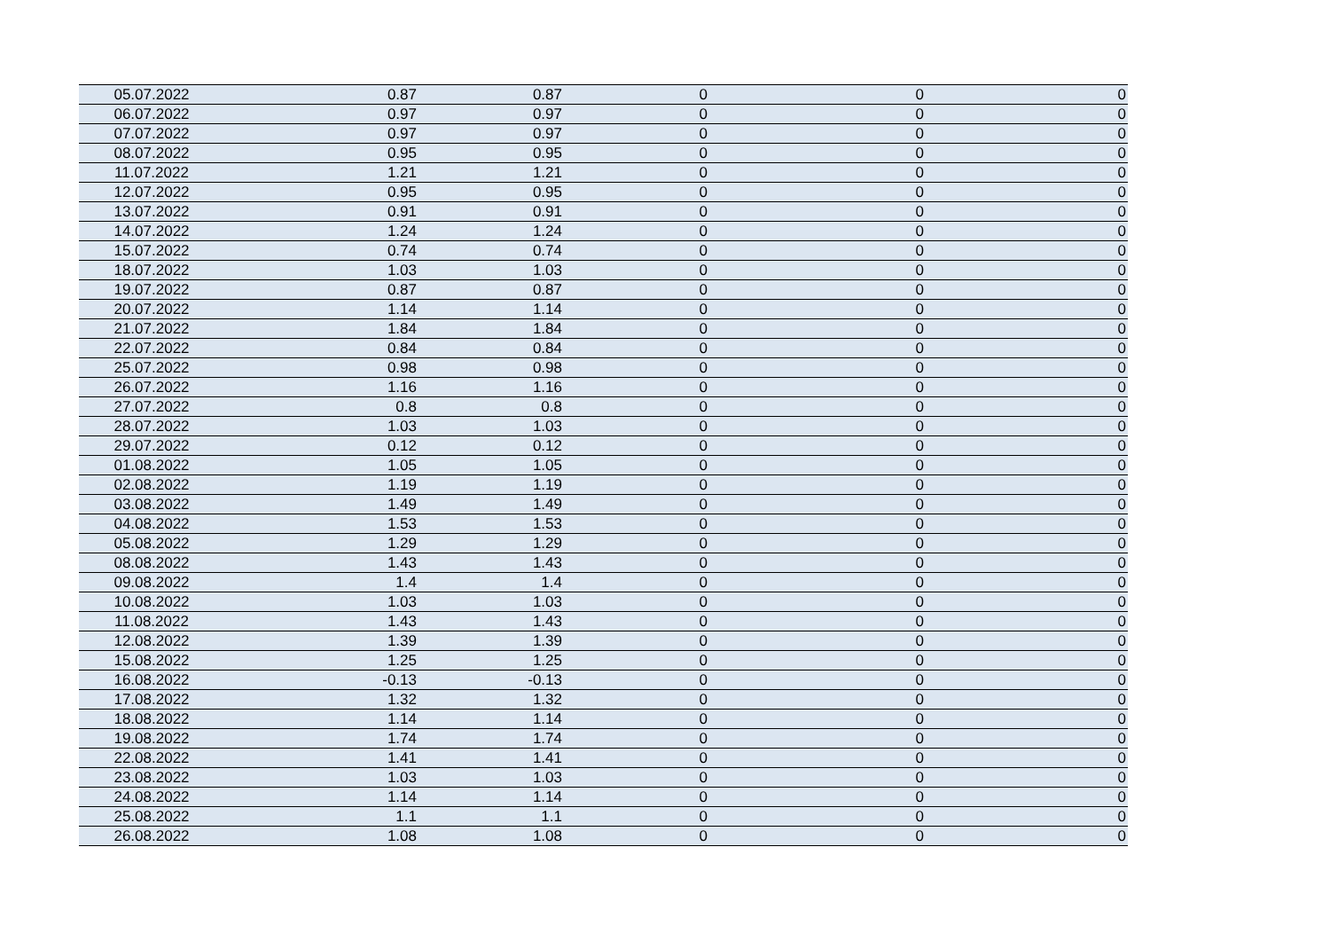| 05.07.2022 | 0.87 | 0.87 | 0 | 0 | 0 |
| 06.07.2022 | 0.97 | 0.97 | 0 | 0 | 0 |
| 07.07.2022 | 0.97 | 0.97 | 0 | 0 | 0 |
| 08.07.2022 | 0.95 | 0.95 | 0 | 0 | 0 |
| 11.07.2022 | 1.21 | 1.21 | 0 | 0 | 0 |
| 12.07.2022 | 0.95 | 0.95 | 0 | 0 | 0 |
| 13.07.2022 | 0.91 | 0.91 | 0 | 0 | 0 |
| 14.07.2022 | 1.24 | 1.24 | 0 | 0 | 0 |
| 15.07.2022 | 0.74 | 0.74 | 0 | 0 | 0 |
| 18.07.2022 | 1.03 | 1.03 | 0 | 0 | 0 |
| 19.07.2022 | 0.87 | 0.87 | 0 | 0 | 0 |
| 20.07.2022 | 1.14 | 1.14 | 0 | 0 | 0 |
| 21.07.2022 | 1.84 | 1.84 | 0 | 0 | 0 |
| 22.07.2022 | 0.84 | 0.84 | 0 | 0 | 0 |
| 25.07.2022 | 0.98 | 0.98 | 0 | 0 | 0 |
| 26.07.2022 | 1.16 | 1.16 | 0 | 0 | 0 |
| 27.07.2022 | 0.8 | 0.8 | 0 | 0 | 0 |
| 28.07.2022 | 1.03 | 1.03 | 0 | 0 | 0 |
| 29.07.2022 | 0.12 | 0.12 | 0 | 0 | 0 |
| 01.08.2022 | 1.05 | 1.05 | 0 | 0 | 0 |
| 02.08.2022 | 1.19 | 1.19 | 0 | 0 | 0 |
| 03.08.2022 | 1.49 | 1.49 | 0 | 0 | 0 |
| 04.08.2022 | 1.53 | 1.53 | 0 | 0 | 0 |
| 05.08.2022 | 1.29 | 1.29 | 0 | 0 | 0 |
| 08.08.2022 | 1.43 | 1.43 | 0 | 0 | 0 |
| 09.08.2022 | 1.4 | 1.4 | 0 | 0 | 0 |
| 10.08.2022 | 1.03 | 1.03 | 0 | 0 | 0 |
| 11.08.2022 | 1.43 | 1.43 | 0 | 0 | 0 |
| 12.08.2022 | 1.39 | 1.39 | 0 | 0 | 0 |
| 15.08.2022 | 1.25 | 1.25 | 0 | 0 | 0 |
| 16.08.2022 | -0.13 | -0.13 | 0 | 0 | 0 |
| 17.08.2022 | 1.32 | 1.32 | 0 | 0 | 0 |
| 18.08.2022 | 1.14 | 1.14 | 0 | 0 | 0 |
| 19.08.2022 | 1.74 | 1.74 | 0 | 0 | 0 |
| 22.08.2022 | 1.41 | 1.41 | 0 | 0 | 0 |
| 23.08.2022 | 1.03 | 1.03 | 0 | 0 | 0 |
| 24.08.2022 | 1.14 | 1.14 | 0 | 0 | 0 |
| 25.08.2022 | 1.1 | 1.1 | 0 | 0 | 0 |
| 26.08.2022 | 1.08 | 1.08 | 0 | 0 | 0 |